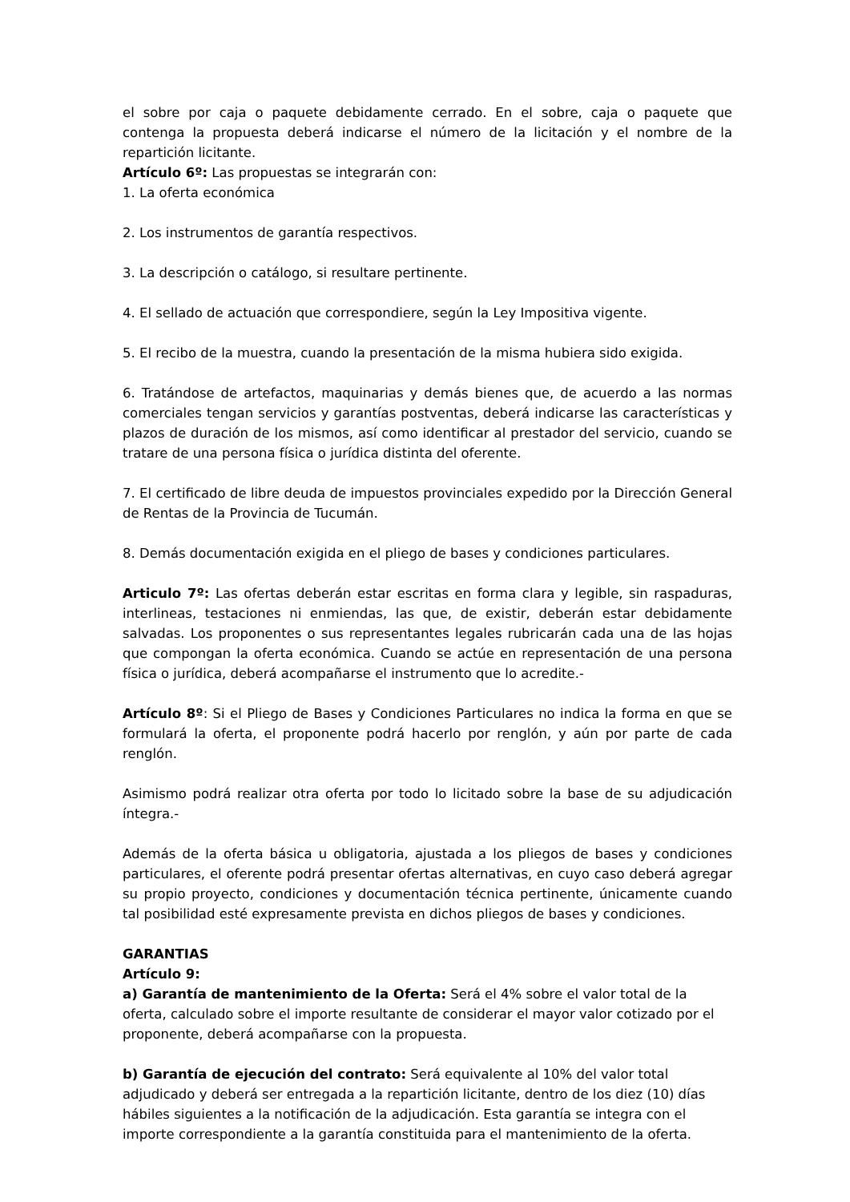el sobre por caja o paquete debidamente cerrado. En el sobre, caja o paquete que contenga la propuesta deberá indicarse el número de la licitación y el nombre de la repartición licitante.
Artículo 6º: Las propuestas se integrarán con:
1. La oferta económica
2. Los instrumentos de garantía respectivos.
3. La descripción o catálogo, si resultare pertinente.
4. El sellado de actuación que correspondiere, según la Ley Impositiva vigente.
5. El recibo de la muestra, cuando la presentación de la misma hubiera sido exigida.
6. Tratándose de artefactos, maquinarias y demás bienes que, de acuerdo a las normas comerciales tengan servicios y garantías postventas, deberá indicarse las características y plazos de duración de los mismos, así como identificar al prestador del servicio, cuando se tratare de una persona física o jurídica distinta del oferente.
7. El certificado de libre deuda de impuestos provinciales expedido por la Dirección General de Rentas de la Provincia de Tucumán.
8. Demás documentación exigida en el pliego de bases y condiciones particulares.
Articulo 7º: Las ofertas deberán estar escritas en forma clara y legible, sin raspaduras, interlineas, testaciones ni enmiendas, las que, de existir, deberán estar debidamente salvadas. Los proponentes o sus representantes legales rubricarán cada una de las hojas que compongan la oferta económica. Cuando se actúe en representación de una persona física o jurídica, deberá acompañarse el instrumento que lo acredite.-
Artículo 8º: Si el Pliego de Bases y Condiciones Particulares no indica la forma en que se formulará la oferta, el proponente podrá hacerlo por renglón, y aún por parte de cada renglón.
Asimismo podrá realizar otra oferta por todo lo licitado sobre la base de su adjudicación íntegra.-
Además de la oferta básica u obligatoria, ajustada a los pliegos de bases y condiciones particulares, el oferente podrá presentar ofertas alternativas, en cuyo caso deberá agregar su propio proyecto, condiciones y documentación técnica pertinente, únicamente cuando tal posibilidad esté expresamente prevista en dichos pliegos de bases y condiciones.
GARANTIAS
Artículo 9:
a) Garantía de mantenimiento de la Oferta: Será el 4% sobre el valor total de la oferta, calculado sobre el importe resultante de considerar el mayor valor cotizado por el proponente, deberá acompañarse con la propuesta.
b) Garantía de ejecución del contrato: Será equivalente al 10% del valor total adjudicado y deberá ser entregada a la repartición licitante, dentro de los diez (10) días hábiles siguientes a la notificación de la adjudicación. Esta garantía se integra con el importe correspondiente a la garantía constituida para el mantenimiento de la oferta.